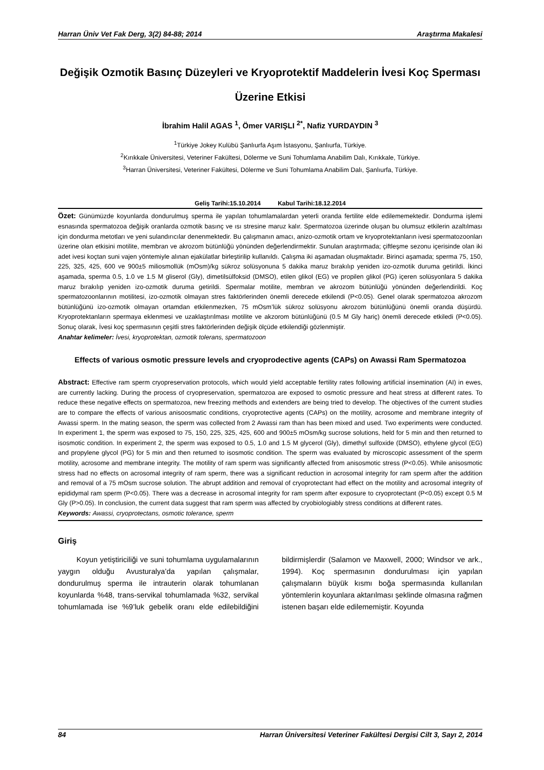Harran Üniv Vet Fak Derg, 3(2) 84-88; 2014 Araştırma Makalesi
Değişik Ozmotik Basınç Düzeyleri ve Kryoprotektif Maddelerin İvesi Koç Sperması Üzerine Etkisi
İbrahim Halil AGAS <sup>1</sup>, Ömer VARIŞLI <sup>2*</sup>, Nafiz YURDAYDIN <sup>3</sup>
<sup>1</sup> Türkiye Jokey Kulübü Şanlıurfa Aşım İstasyonu, Şanlıurfa, Türkiye.
<sup>2</sup> Kırıkkale Üniversitesi, Veteriner Fakültesi, Dölerme ve Suni Tohumlama Anabilim Dalı, Kırıkkale, Türkiye.
<sup>3</sup> Harran Üniversitesi, Veteriner Fakültesi, Dölerme ve Suni Tohumlama Anabilim Dalı, Şanlıurfa, Türkiye.
Geliş Tarihi:15.10.2014 Kabul Tarihi:18.12.2014
Özet: Günümüzde koyunlarda dondurulmuş sperma ile yapılan tohumlamalardan yeterli oranda fertilite elde edilememektedir. Dondurma işlemi esnasında spermatozoa değişik oranlarda ozmotik basınç ve ısı stresine maruz kalır. Spermatozoa üzerinde oluşan bu olumsuz etkilerin azaltılması için dondurma metotları ve yeni sulandırıcılar denenmektedir. Bu çalışmanın amacı, anizo-ozmotik ortam ve kryoprotektanların ivesi spermatozoonları üzerine olan etkisini motilite, membran ve akrozom bütünlüğü yönünden değerlendirmektir. Sunulan araştırmada; çiftleşme sezonu içerisinde olan iki adet ivesi koçtan suni vajen yöntemiyle alınan ejakülatlar birleştirilip kullanıldı. Çalışma iki aşamadan oluşmaktadır. Birinci aşamada; sperma 75, 150, 225, 325, 425, 600 ve 900±5 miliosmollük (mOsm)/kg sükroz solüsyonuna 5 dakika maruz bırakılıp yeniden izo-ozmotik duruma getirildi. İkinci aşamada, sperma 0.5, 1.0 ve 1.5 M gliserol (Gly), dimetilsülfoksid (DMSO), etilen glikol (EG) ve propilen glikol (PG) içeren solüsyonlara 5 dakika maruz bırakılıp yeniden izo-ozmotik duruma getirildi. Spermalar motilite, membran ve akrozom bütünlüğü yönünden değerlendirildi. Koç spermatozoonlarının motilitesi, izo-ozmotik olmayan stres faktörlerinden önemli derecede etkilendi (P<0.05). Genel olarak spermatozoa akrozom bütünlüğünü izo-ozmotik olmayan ortamdan etkilenmezken, 75 mOsm’lük sükroz solüsyonu akrozom bütünlüğünü önemli oranda düşürdü. Kryoprotektanların spermaya eklenmesi ve uzaklaştırılması motilite ve akzorom bütünlüğünü (0.5 M Gly hariç) önemli derecede etkiledi (P<0.05). Sonuç olarak, İvesi koç spermasının çeşitli stres faktörlerinden değişik ölçüde etkilendiği gözlenmiştir.
Anahtar kelimeler: İvesi, kryoprotektan, ozmotik tolerans, spermatozoon
Effects of various osmotic pressure levels and cryoprodective agents (CAPs) on Awassi Ram Spermatozoa
Abstract: Effective ram sperm cryopreservation protocols, which would yield acceptable fertility rates following artificial insemination (AI) in ewes, are currently lacking. During the process of cryopreservation, spermatozoa are exposed to osmotic pressure and heat stress at different rates. To reduce these negative effects on spermatozoa, new freezing methods and extenders are being tried to develop. The objectives of the current studies are to compare the effects of various anisoosmatic conditions, cryoprotective agents (CAPs) on the motility, acrosome and membrane integrity of Awassi sperm. In the mating season, the sperm was collected from 2 Awassi ram than has been mixed and used. Two experiments were conducted. In experiment 1, the sperm was exposed to 75, 150, 225, 325, 425, 600 and 900±5 mOsm/kg sucrose solutions, held for 5 min and then returned to isosmotic condition. In experiment 2, the sperm was exposed to 0.5, 1.0 and 1.5 M glycerol (Gly), dimethyl sulfoxide (DMSO), ethylene glycol (EG) and propylene glycol (PG) for 5 min and then returned to isosmotic condition. The sperm was evaluated by microscopic assessment of the sperm motility, acrosome and membrane integrity. The motility of ram sperm was significantly affected from anisosmotic stress (P<0.05). While anisosmotic stress had no effects on acrosomal integrity of ram sperm, there was a significant reduction in acrosomal integrity for ram sperm after the addition and removal of a 75 mOsm sucrose solution. The abrupt addition and removal of cryoprotectant had effect on the motility and acrosomal integrity of epididymal ram sperm (P<0.05). There was a decrease in acrosomal integrity for ram sperm after exposure to cryoprotectant (P<0.05) except 0.5 M Gly (P>0.05). In conclusion, the current data suggest that ram sperm was affected by cryobiologiably stress conditions at different rates.
Keywords: Awassi, cryoprotectans, osmotic tolerance, sperm
Giriş
Koyun yetiştiriciliği ve suni tohumlama uygulamalarının yaygın olduğu Avusturalya’da yapılan çalışmalar, dondurulmuş sperma ile intrauterin olarak tohumlanan koyunlarda %48, trans-servikal tohumlamada %32, servikal tohumlamada ise %9’luk gebelik oranı elde edilebildiğini bildirmişlerdir (Salamon ve Maxwell, 2000; Windsor ve ark., 1994). Koç spermasının dondurulması için yapılan çalışmaların büyük kısmı boğa spermasında kullanılan yöntemlerin koyunlara aktarılması şeklinde olmasına rağmen istenen başarı elde edilememiştir. Koyunda
84 Harran Üniversitesi Veteriner Fakültesi Dergisi Cilt 3, Sayı 2, 2014